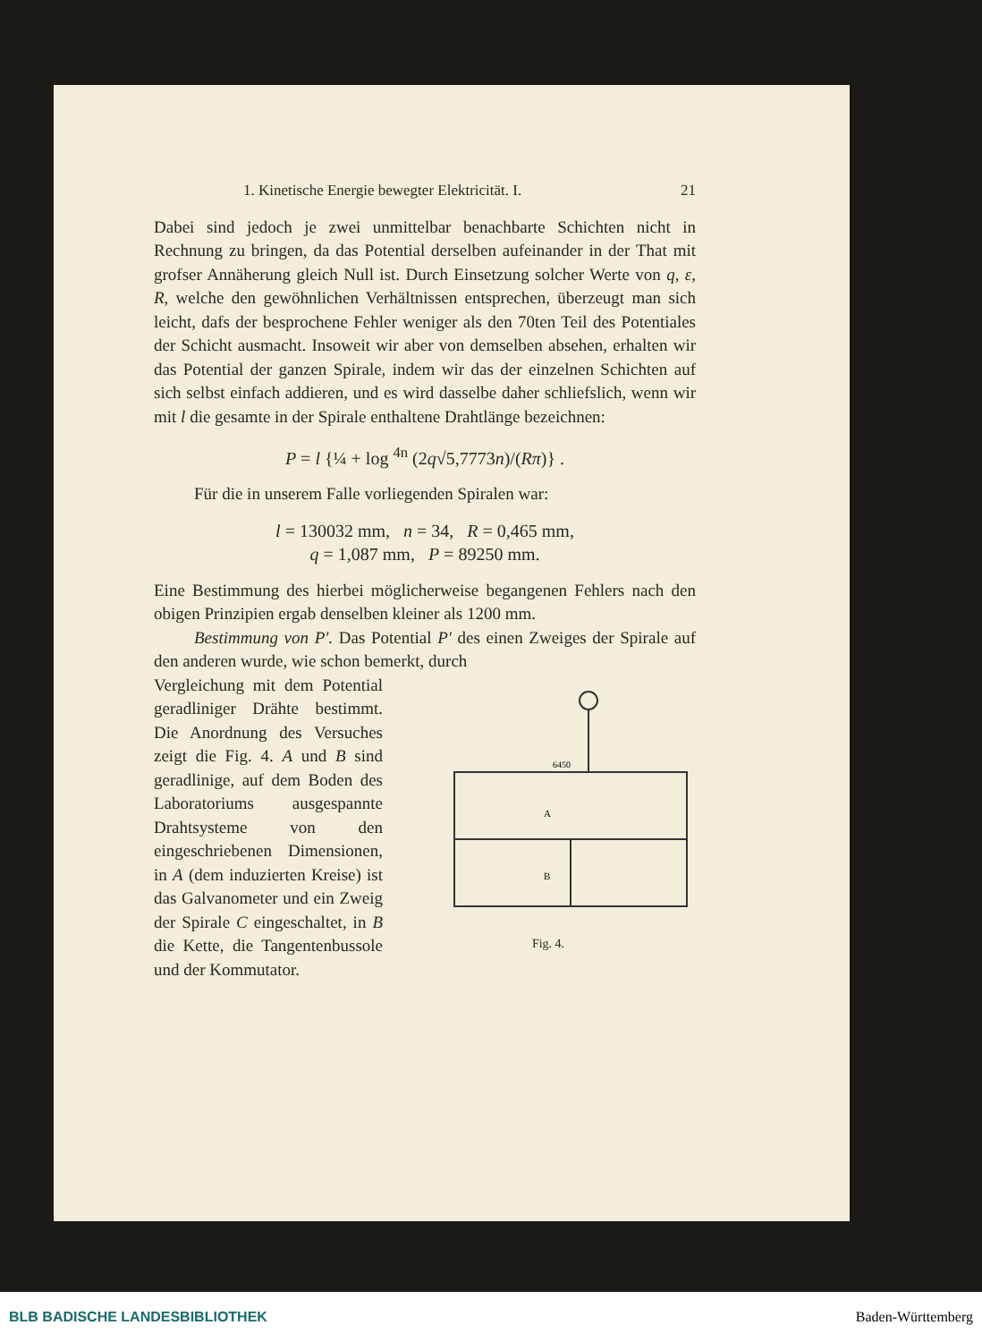1. Kinetische Energie bewegter Elektricität. I. 21
Dabei sind jedoch je zwei unmittelbar benachbarte Schichten nicht in Rechnung zu bringen, da das Potential derselben aufeinander in der That mit grofser Annäherung gleich Null ist. Durch Einsetzung solcher Werte von q, ε, R, welche den gewöhnlichen Verhältnissen entsprechen, überzeugt man sich leicht, dafs der besprochene Fehler weniger als den 70ten Teil des Potentiales der Schicht ausmacht. Insoweit wir aber von demselben absehen, erhalten wir das Potential der ganzen Spirale, indem wir das der einzelnen Schichten auf sich selbst einfach addieren, und es wird dasselbe daher schliefslich, wenn wir mit l die gesamte in der Spirale enthaltene Drahtlänge bezeichnen:
P = l {¼ + log <sup>4n</sup> (2q√5,7773n)/(Rπ)} .
Für die in unserem Falle vorliegenden Spiralen war:
l = 130032 mm, n = 34, R = 0,465 mm,
q = 1,087 mm, P = 89250 mm.
Eine Bestimmung des hierbei möglicherweise begangenen Fehlers nach den obigen Prinzipien ergab denselben kleiner als 1200 mm.
Bestimmung von P′. Das Potential P′ des einen Zweiges der Spirale auf den anderen wurde, wie schon bemerkt, durch
A
B
6450
Fig. 4.
Vergleichung mit dem Potential geradliniger Drähte bestimmt. Die Anordnung des Versuches zeigt die Fig. 4. A und B sind geradlinige, auf dem Boden des Laboratoriums ausgespannte Drahtsysteme von den eingeschriebenen Dimensionen, in A (dem induzierten Kreise) ist das Galvanometer und ein Zweig der Spirale C eingeschaltet, in B die Kette, die Tangentenbussole und der Kommutator.
BLB BADISCHE LANDESBIBLIOTHEK Baden-Württemberg